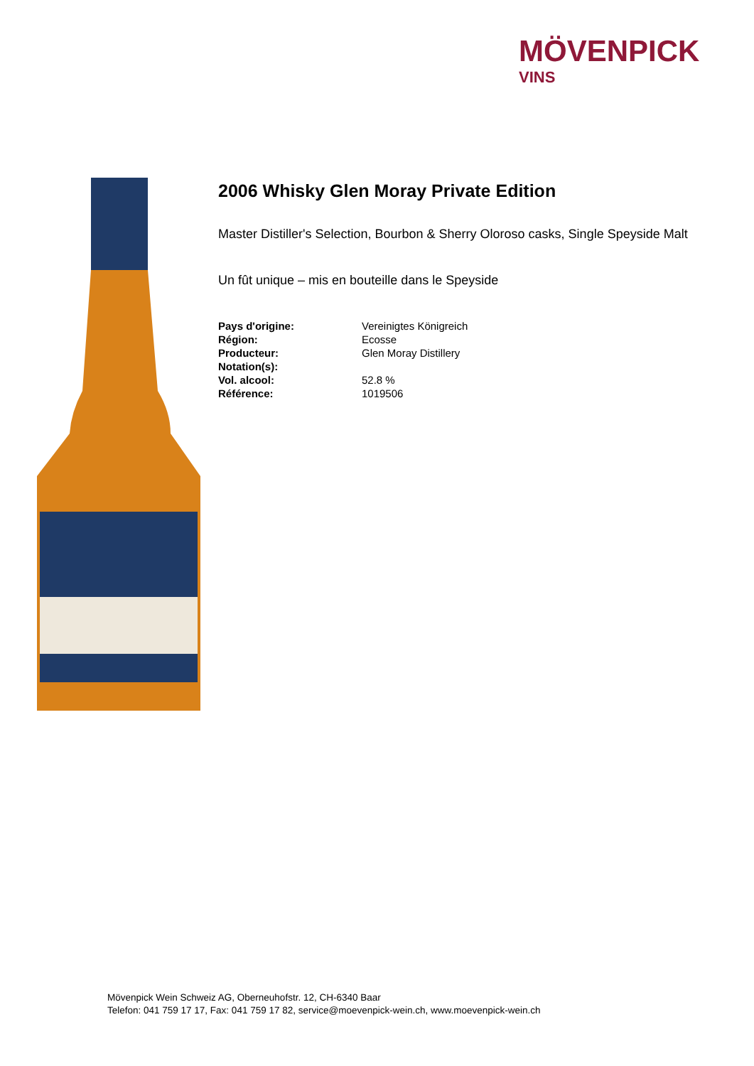MÖVENPICK
VINS
2006 Whisky Glen Moray Private Edition
Master Distiller's Selection, Bourbon & Sherry Oloroso casks, Single Speyside Malt
Un fût unique – mis en bouteille dans le Speyside
| Pays d'origine: | Vereinigtes Königreich |
| Région: | Ecosse |
| Producteur: | Glen Moray Distillery |
| Notation(s): | |
| Vol. alcool: | 52.8 % |
| Référence: | 1019506 |
Mövenpick Wein Schweiz AG, Oberneuhofstr. 12, CH-6340 Baar
Telefon: 041 759 17 17, Fax: 041 759 17 82, service@moevenpick-wein.ch, www.moevenpick-wein.ch